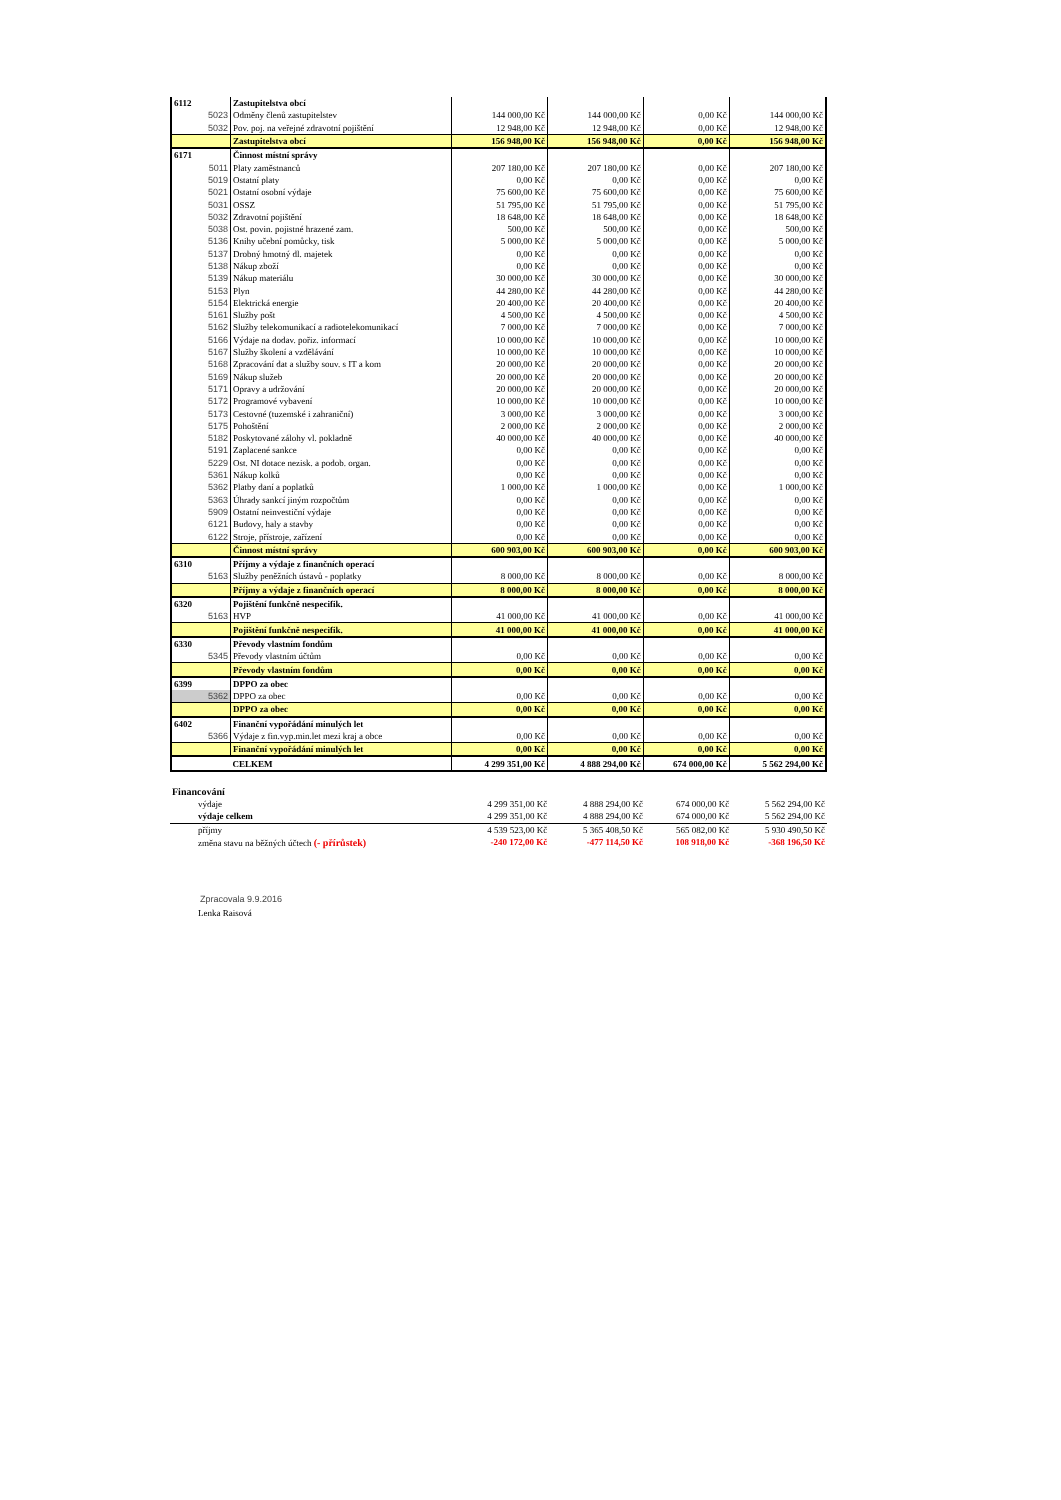| 6112 | | Zastupitelstva obcí | | | | |
| | 5023 | Odměny členů zastupitelstev | 144 000,00 Kč | 144 000,00 Kč | 0,00 Kč | 144 000,00 Kč |
| | 5032 | Pov. poj. na veřejné zdravotní pojištění | 12 948,00 Kč | 12 948,00 Kč | 0,00 Kč | 12 948,00 Kč |
| | | Zastupitelstva obcí | 156 948,00 Kč | 156 948,00 Kč | 0,00 Kč | 156 948,00 Kč |
| 6171 | | Činnost místní správy | | | | |
| | 5011 | Platy zaměstnanců | 207 180,00 Kč | 207 180,00 Kč | 0,00 Kč | 207 180,00 Kč |
| | 5019 | Ostatní platy | 0,00 Kč | 0,00 Kč | 0,00 Kč | 0,00 Kč |
| | 5021 | Ostatní osobní výdaje | 75 600,00 Kč | 75 600,00 Kč | 0,00 Kč | 75 600,00 Kč |
| | 5031 | OSSZ | 51 795,00 Kč | 51 795,00 Kč | 0,00 Kč | 51 795,00 Kč |
| | 5032 | Zdravotní pojištění | 18 648,00 Kč | 18 648,00 Kč | 0,00 Kč | 18 648,00 Kč |
| | 5038 | Ost. povin. pojistné hrazené zam. | 500,00 Kč | 500,00 Kč | 0,00 Kč | 500,00 Kč |
| | 5136 | Knihy učební pomůcky, tisk | 5 000,00 Kč | 5 000,00 Kč | 0,00 Kč | 5 000,00 Kč |
| | 5137 | Drobný hmotný dl. majetek | 0,00 Kč | 0,00 Kč | 0,00 Kč | 0,00 Kč |
| | 5138 | Nákup zboží | 0,00 Kč | 0,00 Kč | 0,00 Kč | 0,00 Kč |
| | 5139 | Nákup materiálu | 30 000,00 Kč | 30 000,00 Kč | 0,00 Kč | 30 000,00 Kč |
| | 5153 | Plyn | 44 280,00 Kč | 44 280,00 Kč | 0,00 Kč | 44 280,00 Kč |
| | 5154 | Elektrická energie | 20 400,00 Kč | 20 400,00 Kč | 0,00 Kč | 20 400,00 Kč |
| | 5161 | Služby pošt | 4 500,00 Kč | 4 500,00 Kč | 0,00 Kč | 4 500,00 Kč |
| | 5162 | Služby telekomunikací a radiotelekomunikací | 7 000,00 Kč | 7 000,00 Kč | 0,00 Kč | 7 000,00 Kč |
| | 5166 | Výdaje na dodav. pořiz. informací | 10 000,00 Kč | 10 000,00 Kč | 0,00 Kč | 10 000,00 Kč |
| | 5167 | Služby školení a vzdělávání | 10 000,00 Kč | 10 000,00 Kč | 0,00 Kč | 10 000,00 Kč |
| | 5168 | Zpracování dat a služby souv. s IT a kom | 20 000,00 Kč | 20 000,00 Kč | 0,00 Kč | 20 000,00 Kč |
| | 5169 | Nákup služeb | 20 000,00 Kč | 20 000,00 Kč | 0,00 Kč | 20 000,00 Kč |
| | 5171 | Opravy a udržování | 20 000,00 Kč | 20 000,00 Kč | 0,00 Kč | 20 000,00 Kč |
| | 5172 | Programové vybavení | 10 000,00 Kč | 10 000,00 Kč | 0,00 Kč | 10 000,00 Kč |
| | 5173 | Cestovné (tuzemské i zahraniční) | 3 000,00 Kč | 3 000,00 Kč | 0,00 Kč | 3 000,00 Kč |
| | 5175 | Pohoštění | 2 000,00 Kč | 2 000,00 Kč | 0,00 Kč | 2 000,00 Kč |
| | 5182 | Poskytované zálohy vl. pokladně | 40 000,00 Kč | 40 000,00 Kč | 0,00 Kč | 40 000,00 Kč |
| | 5191 | Zaplacené sankce | 0,00 Kč | 0,00 Kč | 0,00 Kč | 0,00 Kč |
| | 5229 | Ost. NI dotace nezisk. a podob. organ. | 0,00 Kč | 0,00 Kč | 0,00 Kč | 0,00 Kč |
| | 5361 | Nákup kolků | 0,00 Kč | 0,00 Kč | 0,00 Kč | 0,00 Kč |
| | 5362 | Platby daní a poplatků | 1 000,00 Kč | 1 000,00 Kč | 0,00 Kč | 1 000,00 Kč |
| | 5363 | Úhrady sankcí jiným rozpočtům | 0,00 Kč | 0,00 Kč | 0,00 Kč | 0,00 Kč |
| | 5909 | Ostatní neinvestiční výdaje | 0,00 Kč | 0,00 Kč | 0,00 Kč | 0,00 Kč |
| | 6121 | Budovy, haly a stavby | 0,00 Kč | 0,00 Kč | 0,00 Kč | 0,00 Kč |
| | 6122 | Stroje, přístroje, zařízení | 0,00 Kč | 0,00 Kč | 0,00 Kč | 0,00 Kč |
| | | Činnost místní správy | 600 903,00 Kč | 600 903,00 Kč | 0,00 Kč | 600 903,00 Kč |
| 6310 | | Příjmy a výdaje z finančních operací | | | | |
| | 5163 | Služby peněžních ústavů - poplatky | 8 000,00 Kč | 8 000,00 Kč | 0,00 Kč | 8 000,00 Kč |
| | | Příjmy a výdaje z finančních operací | 8 000,00 Kč | 8 000,00 Kč | 0,00 Kč | 8 000,00 Kč |
| 6320 | | Pojištění funkčně nespecifik. | | | | |
| | 5163 | HVP | 41 000,00 Kč | 41 000,00 Kč | 0,00 Kč | 41 000,00 Kč |
| | | Pojištění funkčně nespecifik. | 41 000,00 Kč | 41 000,00 Kč | 0,00 Kč | 41 000,00 Kč |
| 6330 | | Převody vlastním fondům | | | | |
| | 5345 | Převody vlastním účtům | 0,00 Kč | 0,00 Kč | 0,00 Kč | 0,00 Kč |
| | | Převody vlastním fondům | 0,00 Kč | 0,00 Kč | 0,00 Kč | 0,00 Kč |
| 6399 | | DPPO za obec | | | | |
| | 5362 | DPPO za obec | 0,00 Kč | 0,00 Kč | 0,00 Kč | 0,00 Kč |
| | | DPPO za obec | 0,00 Kč | 0,00 Kč | 0,00 Kč | 0,00 Kč |
| 6402 | | Finanční vypořádání minulých let | | | | |
| | 5366 | Výdaje z fin.vyp.min.let mezi kraj a obce | 0,00 Kč | 0,00 Kč | 0,00 Kč | 0,00 Kč |
| | | Finanční vypořádání minulých let | 0,00 Kč | 0,00 Kč | 0,00 Kč | 0,00 Kč |
| | | CELKEM | 4 299 351,00 Kč | 4 888 294,00 Kč | 674 000,00 Kč | 5 562 294,00 Kč |
| Financování | | | | | |
| | výdaje | 4 299 351,00 Kč | 4 888 294,00 Kč | 674 000,00 Kč | 5 562 294,00 Kč |
| | výdaje celkem | 4 299 351,00 Kč | 4 888 294,00 Kč | 674 000,00 Kč | 5 562 294,00 Kč |
| | příjmy | 4 539 523,00 Kč | 5 365 408,50 Kč | 565 082,00 Kč | 5 930 490,50 Kč |
| | změna stavu na běžných účtech (- přírůstek) | -240 172,00 Kč | -477 114,50 Kč | 108 918,00 Kč | -368 196,50 Kč |
Zpracovala 9.9.2016
Lenka Raisová